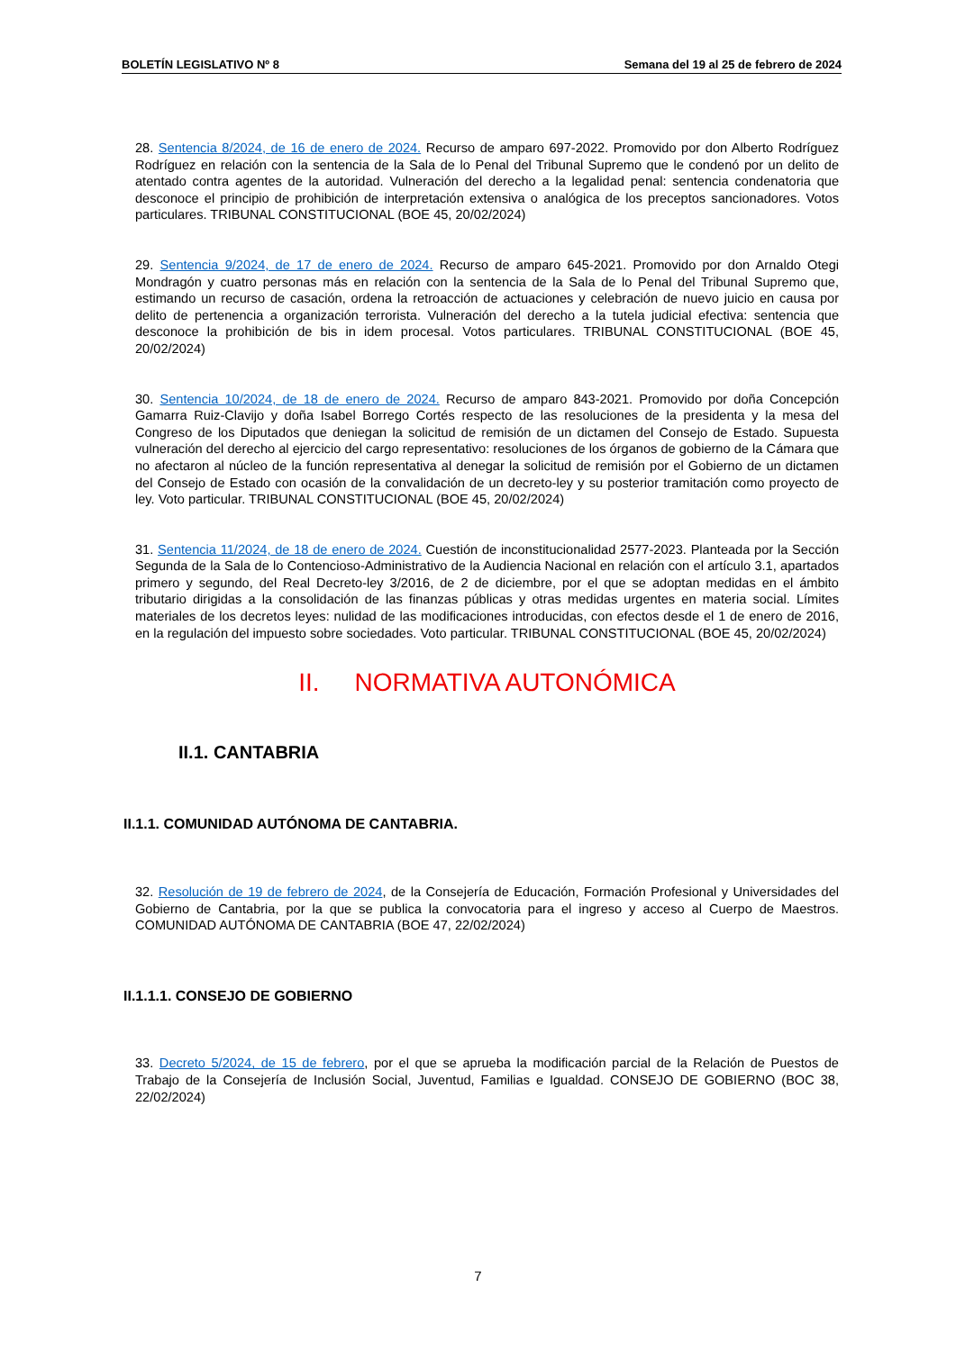BOLETÍN LEGISLATIVO Nº 8 Semana del 19 al 25 de febrero de 2024
28. Sentencia 8/2024, de 16 de enero de 2024. Recurso de amparo 697-2022. Promovido por don Alberto Rodríguez Rodríguez en relación con la sentencia de la Sala de lo Penal del Tribunal Supremo que le condenó por un delito de atentado contra agentes de la autoridad. Vulneración del derecho a la legalidad penal: sentencia condenatoria que desconoce el principio de prohibición de interpretación extensiva o analógica de los preceptos sancionadores. Votos particulares. TRIBUNAL CONSTITUCIONAL (BOE 45, 20/02/2024)
29. Sentencia 9/2024, de 17 de enero de 2024. Recurso de amparo 645-2021. Promovido por don Arnaldo Otegi Mondragón y cuatro personas más en relación con la sentencia de la Sala de lo Penal del Tribunal Supremo que, estimando un recurso de casación, ordena la retroacción de actuaciones y celebración de nuevo juicio en causa por delito de pertenencia a organización terrorista. Vulneración del derecho a la tutela judicial efectiva: sentencia que desconoce la prohibición de bis in idem procesal. Votos particulares. TRIBUNAL CONSTITUCIONAL (BOE 45, 20/02/2024)
30. Sentencia 10/2024, de 18 de enero de 2024. Recurso de amparo 843-2021. Promovido por doña Concepción Gamarra Ruiz-Clavijo y doña Isabel Borrego Cortés respecto de las resoluciones de la presidenta y la mesa del Congreso de los Diputados que deniegan la solicitud de remisión de un dictamen del Consejo de Estado. Supuesta vulneración del derecho al ejercicio del cargo representativo: resoluciones de los órganos de gobierno de la Cámara que no afectaron al núcleo de la función representativa al denegar la solicitud de remisión por el Gobierno de un dictamen del Consejo de Estado con ocasión de la convalidación de un decreto-ley y su posterior tramitación como proyecto de ley. Voto particular. TRIBUNAL CONSTITUCIONAL (BOE 45, 20/02/2024)
31. Sentencia 11/2024, de 18 de enero de 2024. Cuestión de inconstitucionalidad 2577-2023. Planteada por la Sección Segunda de la Sala de lo Contencioso-Administrativo de la Audiencia Nacional en relación con el artículo 3.1, apartados primero y segundo, del Real Decreto-ley 3/2016, de 2 de diciembre, por el que se adoptan medidas en el ámbito tributario dirigidas a la consolidación de las finanzas públicas y otras medidas urgentes en materia social. Límites materiales de los decretos leyes: nulidad de las modificaciones introducidas, con efectos desde el 1 de enero de 2016, en la regulación del impuesto sobre sociedades. Voto particular. TRIBUNAL CONSTITUCIONAL (BOE 45, 20/02/2024)
II. NORMATIVA AUTONÓMICA
II.1. CANTABRIA
II.1.1. COMUNIDAD AUTÓNOMA DE CANTABRIA.
32. Resolución de 19 de febrero de 2024, de la Consejería de Educación, Formación Profesional y Universidades del Gobierno de Cantabria, por la que se publica la convocatoria para el ingreso y acceso al Cuerpo de Maestros. COMUNIDAD AUTÓNOMA DE CANTABRIA (BOE 47, 22/02/2024)
II.1.1.1. CONSEJO DE GOBIERNO
33. Decreto 5/2024, de 15 de febrero, por el que se aprueba la modificación parcial de la Relación de Puestos de Trabajo de la Consejería de Inclusión Social, Juventud, Familias e Igualdad. CONSEJO DE GOBIERNO (BOC 38, 22/02/2024)
7